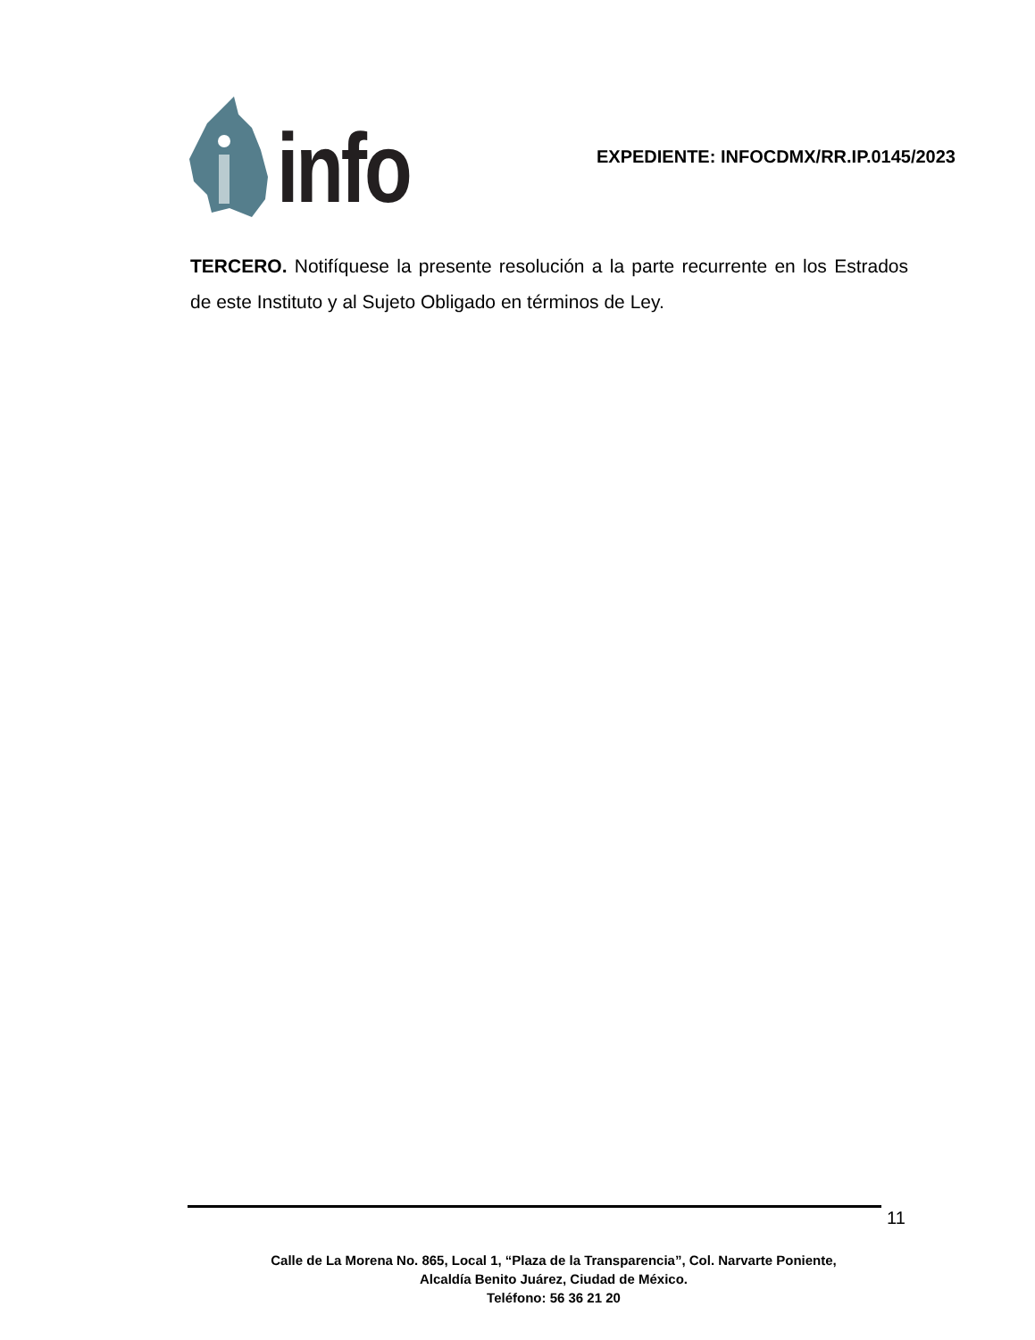info
EXPEDIENTE: INFOCDMX/RR.IP.0145/2023
TERCERO. Notifíquese la presente resolución a la parte recurrente en los Estrados de este Instituto y al Sujeto Obligado en términos de Ley.
11
Calle de La Morena No. 865, Local 1, “Plaza de la Transparencia”, Col. Narvarte Poniente,
Alcaldía Benito Juárez, Ciudad de México.
Teléfono: 56 36 21 20